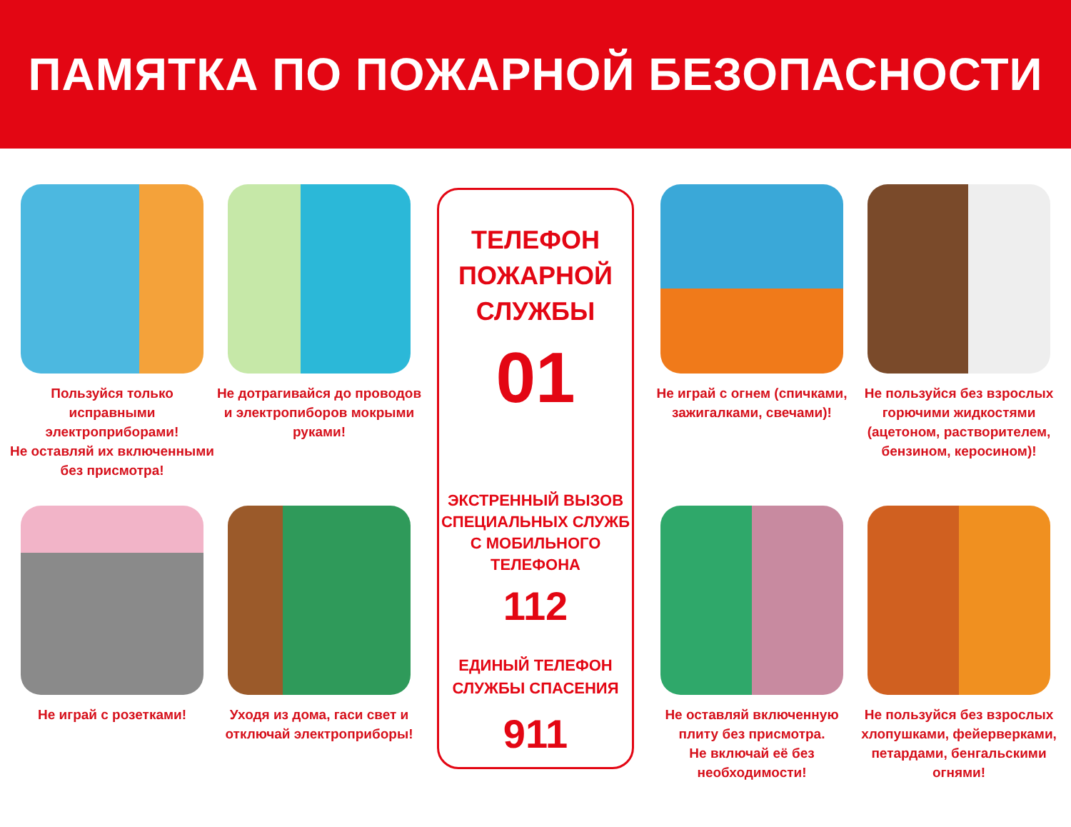ПАМЯТКА ПО ПОЖАРНОЙ БЕЗОПАСНОСТИ
Пользуйся только исправными электроприборами!
Не оставляй их включенными без присмотра!
Не играй с розетками!
Не дотрагивайся до проводов и электропиборов мокрыми руками!
Уходя из дома, гаси свет и отключай электроприборы!
ТЕЛЕФОН
ПОЖАРНОЙ
СЛУЖБЫ
01
ЭКСТРЕННЫЙ ВЫЗОВ
СПЕЦИАЛЬНЫХ СЛУЖБ
С МОБИЛЬНОГО ТЕЛЕФОНА
112
ЕДИНЫЙ ТЕЛЕФОН
СЛУЖБЫ СПАСЕНИЯ
911
Не играй с огнем (спичками, зажигалками, свечами)!
Не оставляй включенную плиту без присмотра.
Не включай её без необходимости!
Не пользуйся без взрослых горючими жидкостями (ацетоном, растворителем, бензином, керосином)!
Не пользуйся без взрослых хлопушками, фейерверками, петардами, бенгальскими огнями!